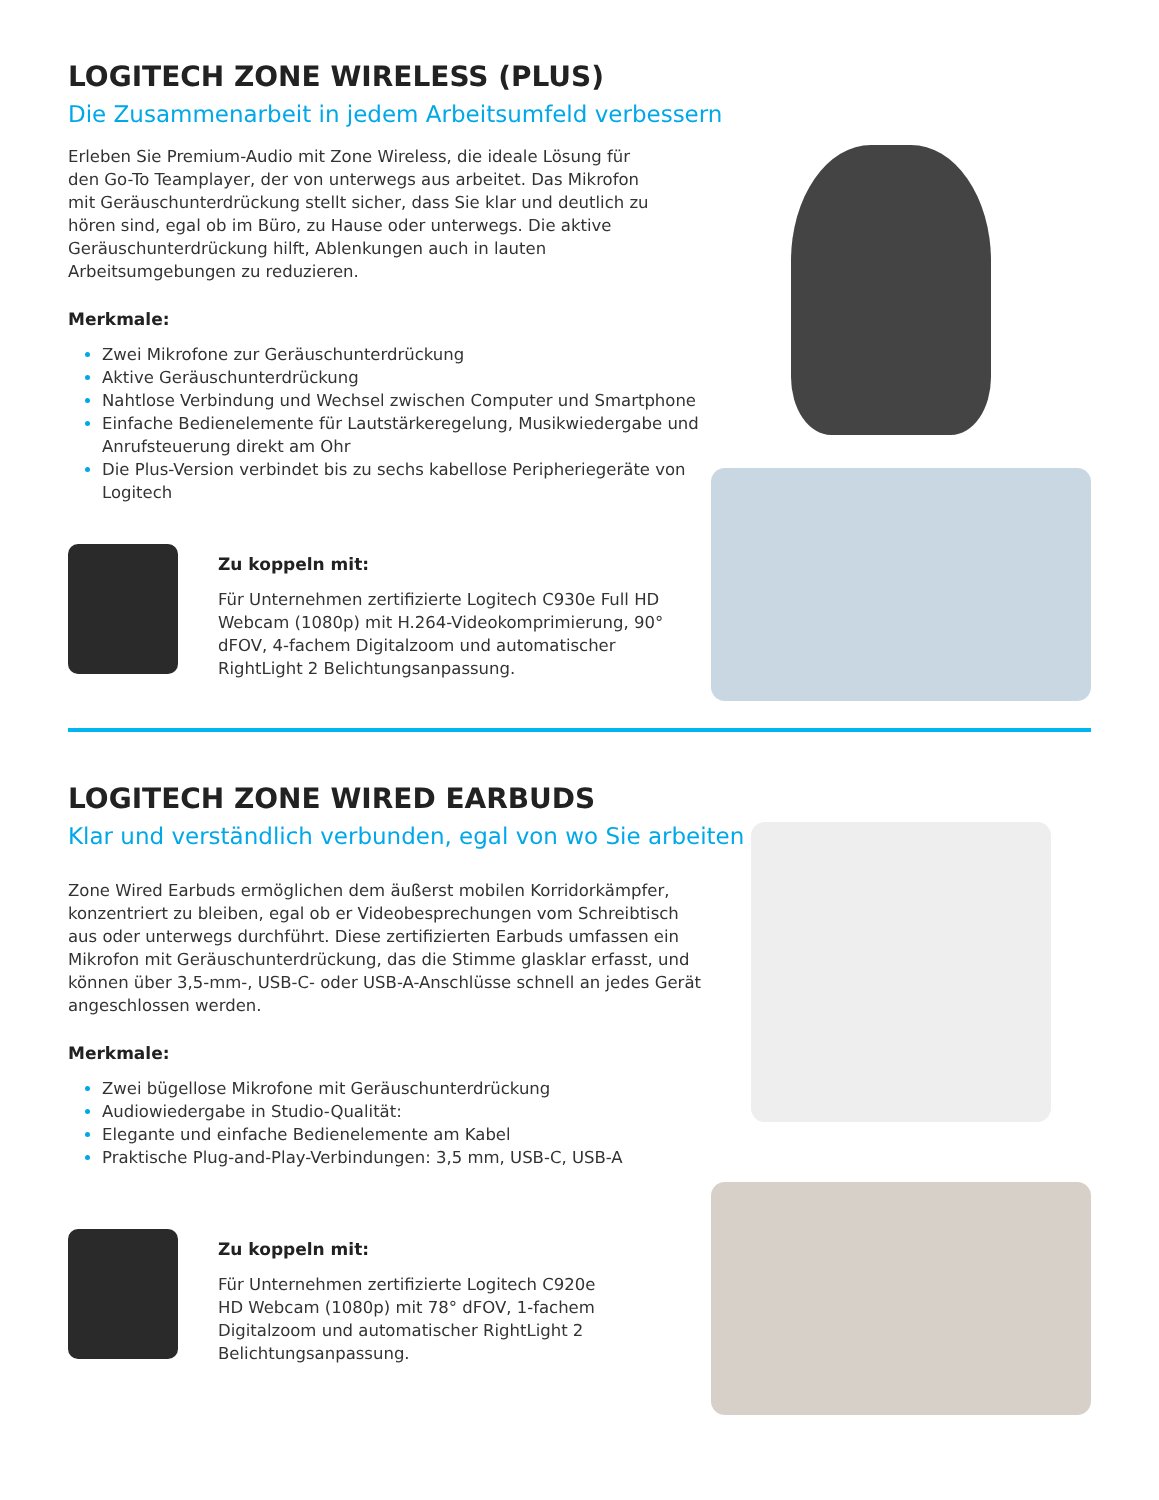LOGITECH ZONE WIRELESS (PLUS)
Die Zusammenarbeit in jedem Arbeitsumfeld verbessern
Erleben Sie Premium-Audio mit Zone Wireless, die ideale Lösung für den Go-To Teamplayer, der von unterwegs aus arbeitet. Das Mikrofon mit Geräuschunterdrückung stellt sicher, dass Sie klar und deutlich zu hören sind, egal ob im Büro, zu Hause oder unterwegs. Die aktive Geräuschunterdrückung hilft, Ablenkungen auch in lauten Arbeitsumgebungen zu reduzieren.
Merkmale:
Zwei Mikrofone zur Geräuschunterdrückung
Aktive Geräuschunterdrückung
Nahtlose Verbindung und Wechsel zwischen Computer und Smartphone
Einfache Bedienelemente für Lautstärkeregelung, Musikwiedergabe und Anrufsteuerung direkt am Ohr
Die Plus-Version verbindet bis zu sechs kabellose Peripheriegeräte von Logitech
Zu koppeln mit:
Für Unternehmen zertifizierte Logitech C930e Full HD Webcam (1080p) mit H.264-Videokomprimierung, 90° dFOV, 4-fachem Digitalzoom und automatischer RightLight 2 Belichtungsanpassung.
LOGITECH ZONE WIRED EARBUDS
Klar und verständlich verbunden, egal von wo Sie arbeiten
Zone Wired Earbuds ermöglichen dem äußerst mobilen Korridorkämpfer, konzentriert zu bleiben, egal ob er Videobesprechungen vom Schreibtisch aus oder unterwegs durchführt. Diese zertifizierten Earbuds umfassen ein Mikrofon mit Geräuschunterdrückung, das die Stimme glasklar erfasst, und können über 3,5-mm-, USB-C- oder USB-A-Anschlüsse schnell an jedes Gerät angeschlossen werden.
Merkmale:
Zwei bügellose Mikrofone mit Geräuschunterdrückung
Audiowiedergabe in Studio-Qualität:
Elegante und einfache Bedienelemente am Kabel
Praktische Plug-and-Play-Verbindungen: 3,5 mm, USB-C, USB-A
Zu koppeln mit:
Für Unternehmen zertifizierte Logitech C920e HD Webcam (1080p) mit 78° dFOV, 1-fachem Digitalzoom und automatischer RightLight 2 Belichtungsanpassung.